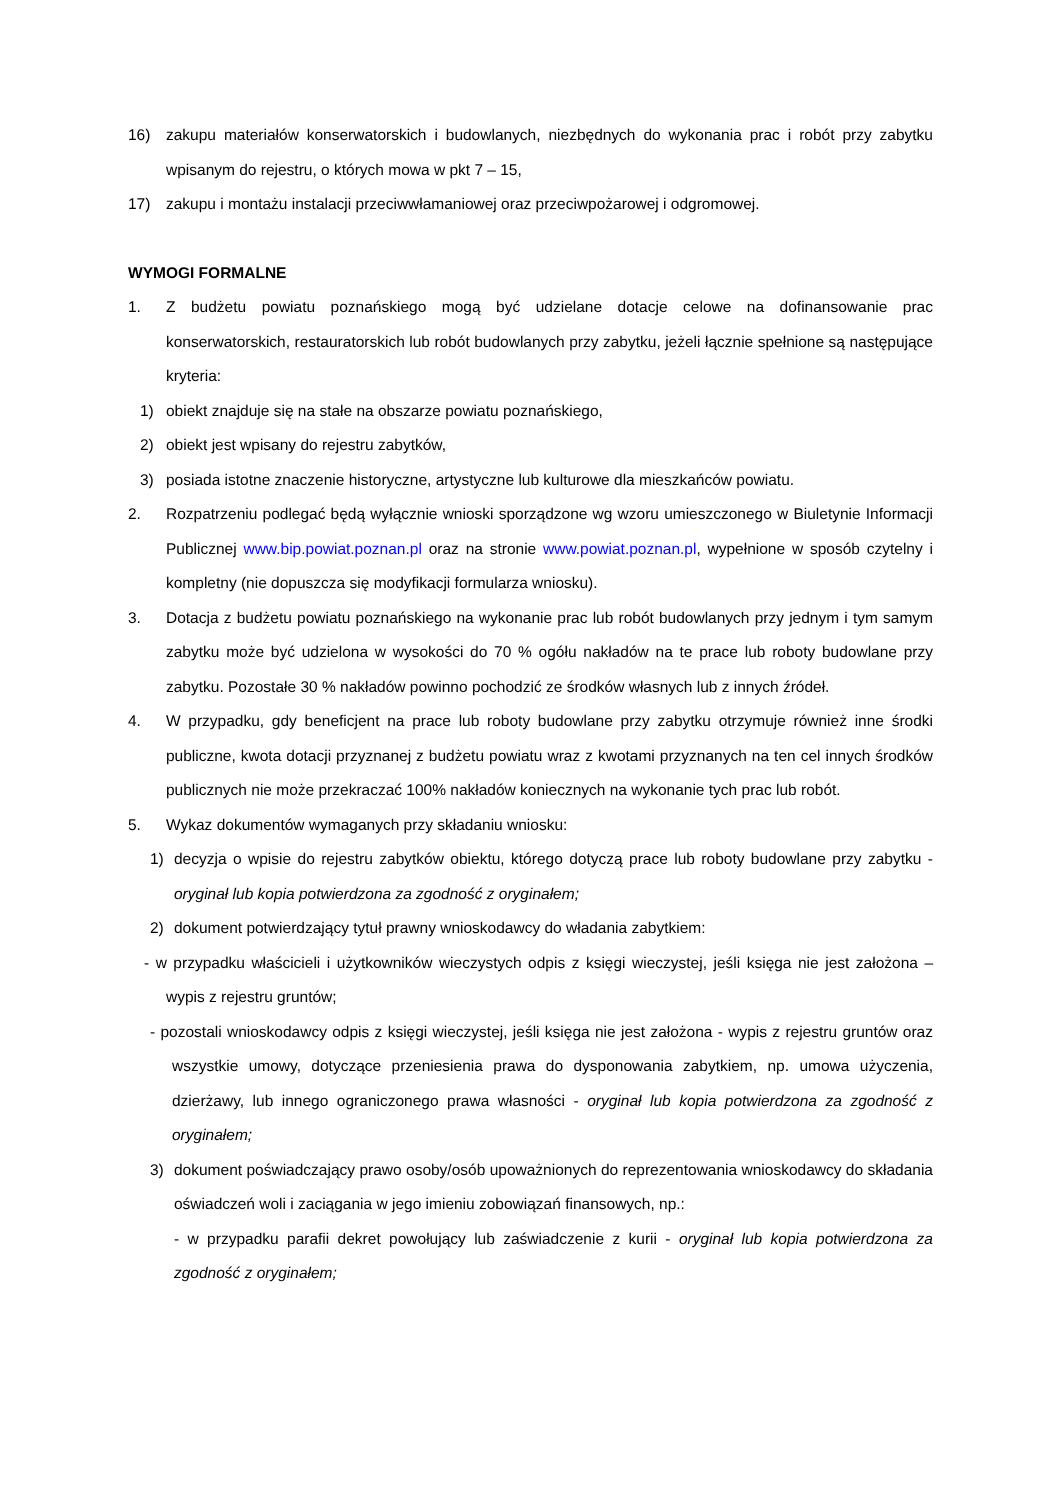16) zakupu materiałów konserwatorskich i budowlanych, niezbędnych do wykonania prac i robót przy zabytku wpisanym do rejestru, o których mowa w pkt 7 – 15,
17) zakupu i montażu instalacji przeciwwłamaniowej oraz przeciwpożarowej i odgromowej.
WYMOGI FORMALNE
1. Z budżetu powiatu poznańskiego mogą być udzielane dotacje celowe na dofinansowanie prac konserwatorskich, restauratorskich lub robót budowlanych przy zabytku, jeżeli łącznie spełnione są następujące kryteria:
1) obiekt znajduje się na stałe na obszarze powiatu poznańskiego,
2) obiekt jest wpisany do rejestru zabytków,
3) posiada istotne znaczenie historyczne, artystyczne lub kulturowe dla mieszkańców powiatu.
2. Rozpatrzeniu podlegać będą wyłącznie wnioski sporządzone wg wzoru umieszczonego w Biuletynie Informacji Publicznej www.bip.powiat.poznan.pl oraz na stronie www.powiat.poznan.pl, wypełnione w sposób czytelny i kompletny (nie dopuszcza się modyfikacji formularza wniosku).
3. Dotacja z budżetu powiatu poznańskiego na wykonanie prac lub robót budowlanych przy jednym i tym samym zabytku może być udzielona w wysokości do 70 % ogółu nakładów na te prace lub roboty budowlane przy zabytku. Pozostałe 30 % nakładów powinno pochodzić ze środków własnych lub z innych źródeł.
4. W przypadku, gdy beneficjent na prace lub roboty budowlane przy zabytku otrzymuje również inne środki publiczne, kwota dotacji przyznanej z budżetu powiatu wraz z kwotami przyznanych na ten cel innych środków publicznych nie może przekraczać 100% nakładów koniecznych na wykonanie tych prac lub robót.
5. Wykaz dokumentów wymaganych przy składaniu wniosku:
1) decyzja o wpisie do rejestru zabytków obiektu, którego dotyczą prace lub roboty budowlane przy zabytku - oryginał lub kopia potwierdzona za zgodność z oryginałem;
2) dokument potwierdzający tytuł prawny wnioskodawcy do władania zabytkiem:
- w przypadku właścicieli i użytkowników wieczystych odpis z księgi wieczystej, jeśli księga nie jest założona – wypis z rejestru gruntów;
- pozostali wnioskodawcy odpis z księgi wieczystej, jeśli księga nie jest założona - wypis z rejestru gruntów oraz wszystkie umowy, dotyczące przeniesienia prawa do dysponowania zabytkiem, np. umowa użyczenia, dzierżawy, lub innego ograniczonego prawa własności - oryginał lub kopia potwierdzona za zgodność z oryginałem;
3) dokument poświadczający prawo osoby/osób upoważnionych do reprezentowania wnioskodawcy do składania oświadczeń woli i zaciągania w jego imieniu zobowiązań finansowych, np.:
- w przypadku parafii dekret powołujący lub zaświadczenie z kurii - oryginał lub kopia potwierdzona za zgodność z oryginałem;